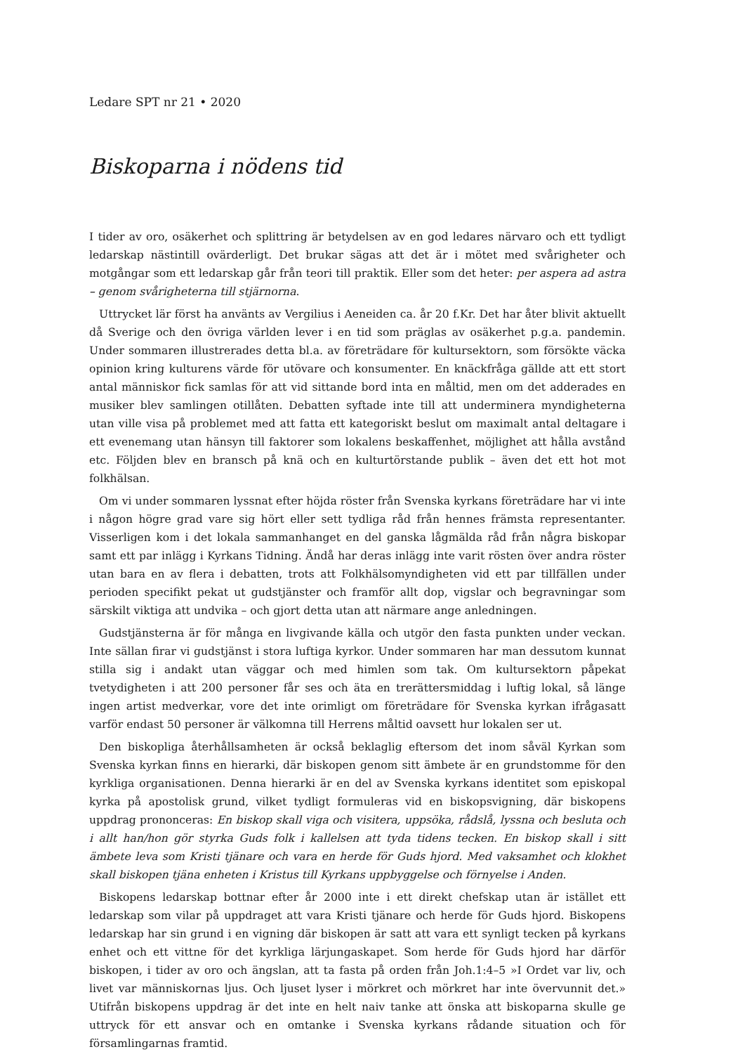Ledare SPT nr 21 • 2020
Biskoparna i nödens tid
I tider av oro, osäkerhet och splittring är betydelsen av en god ledares närvaro och ett tydligt ledarskap nästintill ovärderligt. Det brukar sägas att det är i mötet med svårigheter och motgångar som ett ledarskap går från teori till praktik. Eller som det heter: per aspera ad astra – genom svårigheterna till stjärnorna.
Uttrycket lär först ha använts av Vergilius i Aeneiden ca. år 20 f.Kr. Det har åter blivit aktuellt då Sverige och den övriga världen lever i en tid som präglas av osäkerhet p.g.a. pandemin. Under sommaren illustrerades detta bl.a. av företrädare för kultursektorn, som försökte väcka opinion kring kulturens värde för utövare och konsumenter. En knäckfråga gällde att ett stort antal människor fick samlas för att vid sittande bord inta en måltid, men om det adderades en musiker blev samlingen otillåten. Debatten syftade inte till att underminera myndigheterna utan ville visa på problemet med att fatta ett kategoriskt beslut om maximalt antal deltagare i ett evenemang utan hänsyn till faktorer som lokalens beskaffenhet, möjlighet att hålla avstånd etc. Följden blev en bransch på knä och en kulturtörstande publik – även det ett hot mot folkhälsan.
Om vi under sommaren lyssnat efter höjda röster från Svenska kyrkans företrädare har vi inte i någon högre grad vare sig hört eller sett tydliga råd från hennes främsta representanter. Visserligen kom i det lokala sammanhanget en del ganska lågmälda råd från några biskopar samt ett par inlägg i Kyrkans Tidning. Ändå har deras inlägg inte varit rösten över andra röster utan bara en av flera i debatten, trots att Folkhälsomyndigheten vid ett par tillfällen under perioden specifikt pekat ut gudstjänster och framför allt dop, vigslar och begravningar som särskilt viktiga att undvika – och gjort detta utan att närmare ange anledningen.
Gudstjänsterna är för många en livgivande källa och utgör den fasta punkten under veckan. Inte sällan firar vi gudstjänst i stora luftiga kyrkor. Under sommaren har man dessutom kunnat stilla sig i andakt utan väggar och med himlen som tak. Om kultursektorn påpekat tvetydigheten i att 200 personer får ses och äta en trerättersmiddag i luftig lokal, så länge ingen artist medverkar, vore det inte orimligt om företrädare för Svenska kyrkan ifrågasatt varför endast 50 personer är välkomna till Herrens måltid oavsett hur lokalen ser ut.
Den biskopliga återhållsamheten är också beklaglig eftersom det inom såväl Kyrkan som Svenska kyrkan finns en hierarki, där biskopen genom sitt ämbete är en grundstomme för den kyrkliga organisationen. Denna hierarki är en del av Svenska kyrkans identitet som episkopal kyrka på apostolisk grund, vilket tydligt formuleras vid en biskopsvigning, där biskopens uppdrag prononceras: En biskop skall viga och visitera, uppsöka, rådslå, lyssna och besluta och i allt han/hon gör styrka Guds folk i kallelsen att tyda tidens tecken. En biskop skall i sitt ämbete leva som Kristi tjänare och vara en herde för Guds hjord. Med vaksamhet och klokhet skall biskopen tjäna enheten i Kristus till Kyrkans uppbyggelse och förnyelse i Anden.
Biskopens ledarskap bottnar efter år 2000 inte i ett direkt chefskap utan är istället ett ledarskap som vilar på uppdraget att vara Kristi tjänare och herde för Guds hjord. Biskopens ledarskap har sin grund i en vigning där biskopen är satt att vara ett synligt tecken på kyrkans enhet och ett vittne för det kyrkliga lärjungaskapet. Som herde för Guds hjord har därför biskopen, i tider av oro och ängslan, att ta fasta på orden från Joh.1:4–5 »I Ordet var liv, och livet var människornas ljus. Och ljuset lyser i mörkret och mörkret har inte övervunnit det.» Utifrån biskopens uppdrag är det inte en helt naiv tanke att önska att biskoparna skulle ge uttryck för ett ansvar och en omtanke i Svenska kyrkans rådande situation och för församlingarnas framtid.